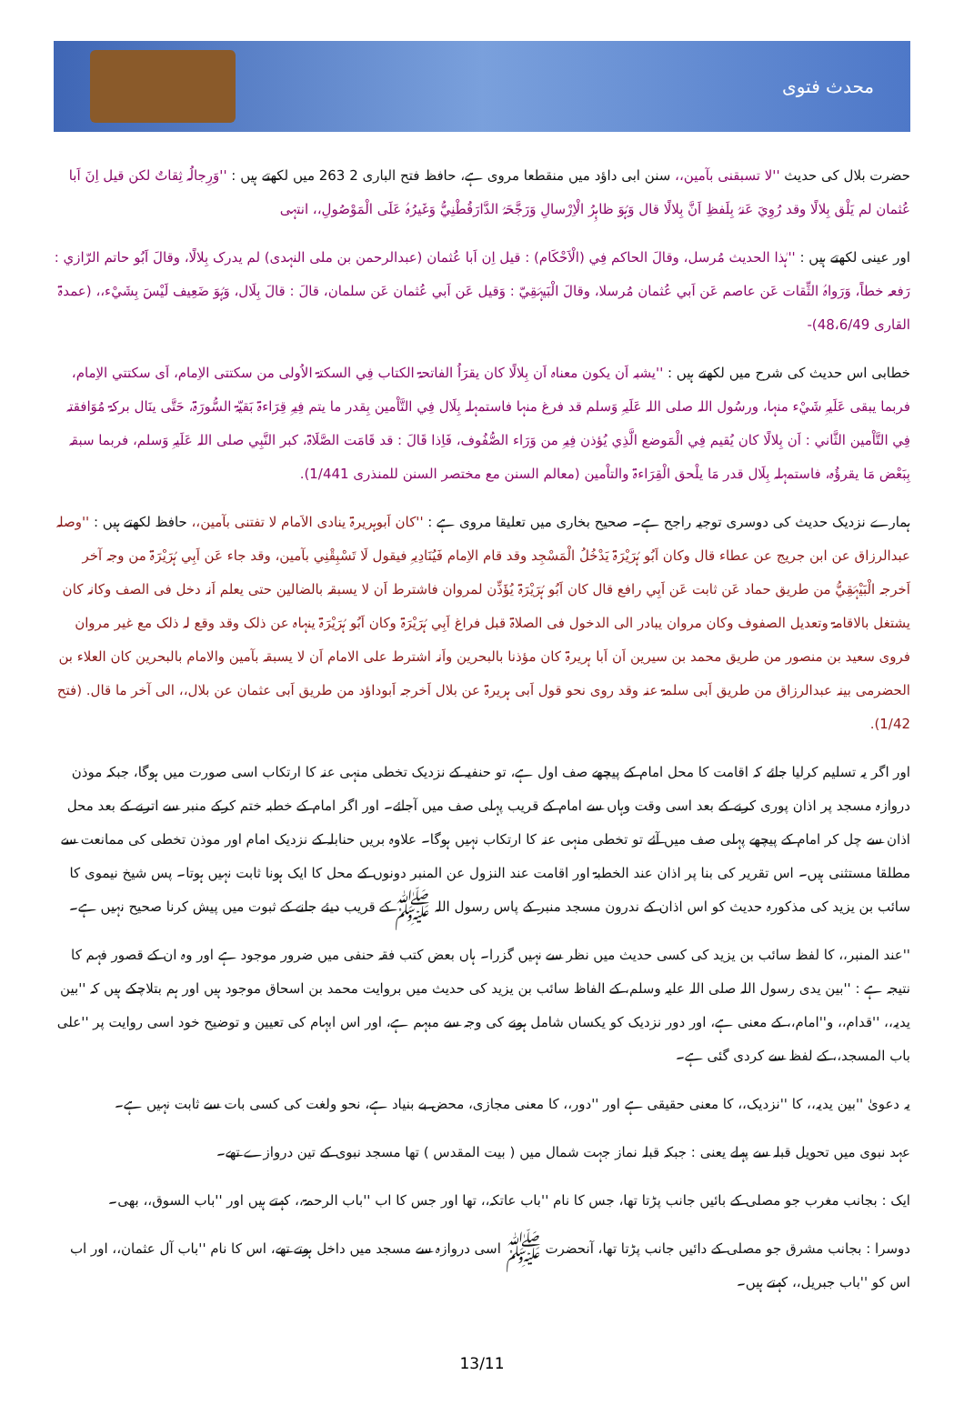محدث فتوی
حضرت بلال کی حدیث ''لا تسبقنی بآمین،، سنن ابی داؤد میں منقطعا مروی ہے، حافظ فتح الباری 2 263 میں لکھتے ہیں : ''وَرِجالُہ ثِقاتٌ لکن قیل اِنَ اَبا عُثمان لم یَلْق بِلالًا وقد رُوِيَ عَنہُ بِلَفظِ اَنَّ بِلالًا قال وَہُوَ ظاہِرُ الْاِرْسالِ وَرَجَّحَہُ الدَّارَقُطْنِيُّ وَغَیرُہُ عَلَی الْمَوْصُولِ،، انتہی
اور عینی لکھتے ہیں : ''ہٰذا الحدیث مُرسل، وقالَ الحاکم فِي (الْاَحْکَام) : قیل اِن اَبا عُثمان (عبدالرحمن بن ملی النہدی) لم یدرک بِلالًا، وقالَ اَبُو حاتم الرّازي : رَفعہ خطاً، وَرَواہُ الثِّقات عَن عاصم عَن اَبي عُثمان مُرسلا، وقالَ الْبَیہَقِيّ : وَقیل عَن اَبي عُثمان عَن سلمان، قالَ : قالَ بِلَال، وَہُوَ ضَعِیف لَیْسَ بِشَيْء،، (عمدۃ القاری 48،6/49)-
خطابی اس حدیث کی شرح میں لکھتے ہیں : ''یشبہ اَن یکون معناہ اَن بِلالًا کان یقرَاُ الفاتحۃ الکتاب فِي السکتۃ الاُولی من سکتتی الاِمام، اَی سکتتي الاِمام، فربما یبقی عَلَیہِ شَيْء منہا، ورسُول اللہ صلی اللہ عَلَیہِ وَسلم قد فرغ منہا فاستمہلہ بِلَال فِي التَّاْمین بِقدر ما یتم فِیہِ قِرَاءۃ بَقیّۃ السُّورَۃ، حَتَّی ینَال برکۃ مُوَافقتہ فِي التَّاْمین الثَّاني : اَن بِلالًا کان یُقیم فِي الْمَوضع الَّذِي یُؤذن فِیہِ من وَرَاء الصُّفُوف، فَاِذا قَالَ : قد قَامَت الصَّلَاۃ، کبر النَّبِي صلی اللہ عَلَیہِ وَسلم، فربما سبقہ بِبَعْض مَا یقرؤُہ، فاستمہلہ بِلَال قدر مَا یلْحق الْقِرَاءۃ والتاْمین (معالم السنن مع مختصر السنن للمنذری 1/441).
ہمارے نزدیک حدیث کی دوسری توجیہ راجح ہے۔ صحیح بخاری میں تعلیقا مروی ہے : ''کان اَبوہریرۃ ینادی الاَمام لا تفتنی بآمین،، حافظ لکھتے ہیں : ''وصلہ عبدالرزاق عن ابن جریج عن عطاء قال وکان اَبُو ہُرَیْرَۃ یَدْخُلُ الْمَسْجِد وقد قام الاِمام فَیُنَادِیہِ فیقول لَا تَسْبِقْنِي بآمین، وقد جاء عَن اَبِي ہُرَیْرَۃ من وجہ آخر اَخرجہ الْبَیْہَقِيُّ من طریق حماد عَن ثابت عَن اَبِي رافع قال کان اَبُو ہُرَیْرَۃ یُؤَذِّن لمروان فاشترط اَن لا یسبقہ بالضالین حتی یعلم اَنہ دخل فی الصف وکانہ کان یشتغل بالاقامۃ وتعدیل الصفوف وکان مروان یبادر الی الدخول فی الصلاۃ قبل فراغ اَبِي ہُرَیْرَۃ وکان اَبُو ہُرَیْرَۃ ینہاہ عن ذلک وقد وقع لہ ذلک مع غیر مروان فروی سعید بن منصور من طریق محمد بن سیرین اَن اَبا ہریرۃ کان مؤذنا بالبحرین واَنہ اشترط علی الامام اَن لا یسبقہ بآمین والامام بالبحرین کان العلاء بن الحضرمی بینہ عبدالرزاق من طریق اَبی سلمۃ عنہ وقد روی نحو قول اَبی ہریرۃ عن بلال اَخرجہ اَبوداؤد من طریق اَبی عثمان عن بلال،، الی آخر ما قال. (فتح 1/42).
اور اگر یہ تسلیم کرلیا جائے کہ اقامت کا محل امام کے پیچھے صف اول ہے، تو حنفیہ کے نزدیک تخطی منہی عنہ کا ارتکاب اسی صورت میں ہوگا، جبکہ موذن دروازہ مسجد پر اذان پوری کرنے کے بعد اسی وقت وہاں سے امام کے قریب پہلی صف میں آجائے۔ اور اگر امام کے خطبہ ختم کرکے منبر سے اترنے کے بعد محل اذان سے چل کر امام کے پیچھے پہلی صف میں آئے تو تخطی منہی عنہ کا ارتکاب نہیں ہوگا۔ علاوہ بریں حنابلہ کے نزدیک امام اور موذن تخطی کی ممانعت سے مطلقا مستثنی ہیں۔ اس تقریر کی بنا پر اذان عند الخطبۃ اور اقامت عند النزول عن المنبر دونوں کے محل کا ایک ہونا ثابت نہیں ہوتا۔ پس شیخ نیموی کا سائب بن یزید کی مذکورہ حدیث کو اس اذان کے ندرون مسجد منبر کے پاس رسول اللہ ﷺ کے قریب دیئے جانے کے ثبوت میں پیش کرنا صحیح نہیں ہے۔
''عند المنبر،، کا لفظ سائب بن یزید کی کسی حدیث میں نظر سے نہیں گزرا۔ ہاں بعض کتب فقہ حنفی میں ضرور موجود ہے اور وہ ان کے قصور فہم کا نتیجہ ہے : ''بین یدی رسول اللہ صلی اللہ علیہ وسلم، کے الفاظ سائب بن یزید کی حدیث میں بروایت محمد بن اسحاق موجود ہیں اور ہم بتلاچکے ہیں کہ ''بین یدیہ،، ''قدام،، و''امام،، کے معنی ہے، اور دور نزدیک کو یکساں شامل ہونے کی وجہ سے مبہم ہے، اور اس ابہام کی تعیین و توضیح خود اسی روایت پر ''علی باب المسجد،، کے لفظ سے کردی گئی ہے۔
یہ دعویٰ ''بین یدیہ،، کا ''نزدیک،، کا معنی حقیقی ہے اور ''دور،، کا معنی مجازی، محض بے بنیاد ہے، نحو ولغت کی کسی بات سے ثابت نہیں ہے۔
عہد نبوی میں تحویل قبلہ سے پہلے یعنی : جبکہ قبلہ نماز جہت شمال میں ( بیت المقدس ) تھا مسجد نبوی کے تین دروازے تھے۔
ایک : بجانب مغرب جو مصلی کے بائیں جانب پڑتا تھا، جس کا نام ''باب عاتکہ،، تھا اور جس کا اب ''باب الرحمۃ،، کہتے ہیں اور ''باب السوق،، بھی۔
دوسرا : بجانب مشرق جو مصلی کے دائیں جانب پڑتا تھا، آنحضرت ﷺ اسی دروازہ سے مسجد میں داخل ہوتے تھے، اس کا نام ''باب آل عثمان،، اور اب اس کو ''باب جبریل،، کہتے ہیں۔
13/11